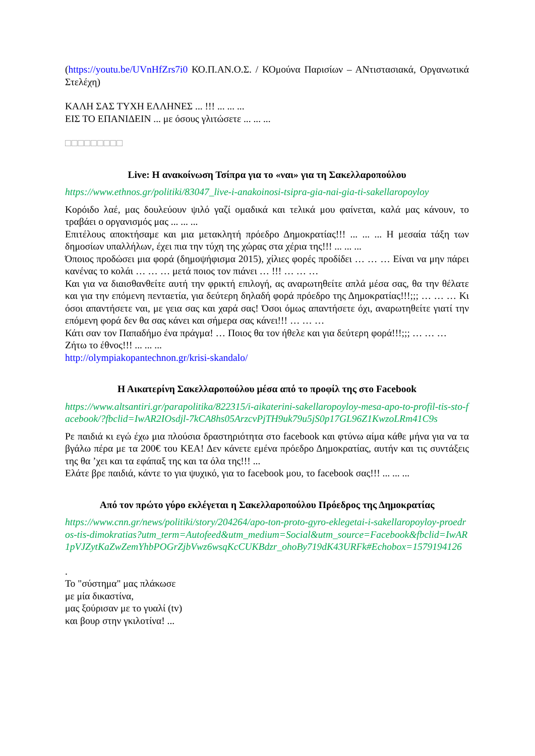(https://youtu.be/UVnHfZrs7i0 ΚΟ.Π.ΑΝ.Ο.Σ. / ΚΟμούνα Παρισίων – ΑΝτιστασιακά, Οργανωτικά Στελέχη)
ΚΑΛΗ ΣΑΣ ΤΥΧΗ ΕΛΛΗΝΕΣ ... !!! ... ... ...
ΕΙΣ ΤΟ ΕΠΑΝΙΔΕΙΝ ... με όσους γλιτώσετε ... ... ...
□□□□□□□□□
Live: Η ανακοίνωση Τσίπρα για το «ναι» για τη Σακελλαροπούλου
https://www.ethnos.gr/politiki/83047_live-i-anakoinosi-tsipra-gia-nai-gia-ti-sakellaropoyloy
Κορόιδο λαέ, μας δουλεύουν ψιλό γαζί ομαδικά και τελικά μου φαίνεται, καλά μας κάνουν, το τραβάει ο οργανισμός μας ... ... ...
Επιτέλους αποκτήσαμε και μια μετακλητή πρόεδρο Δημοκρατίας!!! ... ... ... Η μεσαία τάξη των δημοσίων υπαλλήλων, έχει πια την τύχη της χώρας στα χέρια της!!! ... ... ...
Όποιος προδώσει μια φορά (δημοψήφισμα 2015), χίλιες φορές προδίδει … … … Είναι να μην πάρει κανένας το κολάι … … … μετά ποιος τον πιάνει … !!! … … …
Και για να διαισθανθείτε αυτή την φρικτή επιλογή, ας αναρωτηθείτε απλά μέσα σας, θα την θέλατε και για την επόμενη πενταετία, για δεύτερη δηλαδή φορά πρόεδρο της Δημοκρατίας!!!;;; … … … Κι όσοι απαντήσετε ναι, με γεια σας και χαρά σας! Όσοι όμως απαντήσετε όχι, αναρωτηθείτε γιατί την επόμενη φορά δεν θα σας κάνει και σήμερα σας κάνει!!! … … …
Κάτι σαν τον Παπαδήμο ένα πράγμα! … Ποιος θα τον ήθελε και για δεύτερη φορά!!!;;; … … …
Ζήτω το έθνος!!! ... ... ...
http://olympiakopantechnon.gr/krisi-skandalo/
Η Αικατερίνη Σακελλαροπούλου μέσα από το προφίλ της στο Facebook
https://www.altsantiri.gr/parapolitika/822315/i-aikaterini-sakellaropoyloy-mesa-apo-to-profil-tis-sto-facebook/?fbclid=IwAR2IOsdjl-7kCA8hs05ArzcvPjTH9uk79u5jS0p17GL96Z1KwzoLRm41C9s
Ρε παιδιά κι εγώ έχω μια πλούσια δραστηριότητα στο facebook και φτύνω αίμα κάθε μήνα για να τα βγάλω πέρα με τα 200€ του ΚΕΑ! Δεν κάνετε εμένα πρόεδρο Δημοκρατίας, αυτήν και τις συντάξεις της θα ’χει και τα εφάπαξ της και τα όλα της!!! ...
Ελάτε βρε παιδιά, κάντε το για ψυχικό, για το facebook μου, το facebook σας!!! ... ... ...
Από τον πρώτο γύρο εκλέγεται η Σακελλαροπούλου Πρόεδρος της Δημοκρατίας
https://www.cnn.gr/news/politiki/story/204264/apo-ton-proto-gyro-eklegetai-i-sakellaropoyloy-proedros-tis-dimokratias?utm_term=Autofeed&utm_medium=Social&utm_source=Facebook&fbclid=IwAR1pVJZytKaZwZemYhbPOGrZjbVwz6wsqKcCUKBdzr_ohoBy719dK43URFk#Echobox=1579194126
.
Το "σύστημα" μας πλάκωσε
με μία δικαστίνα,
μας ξούρισαν με το γυαλί (tv)
και βουρ στην γκιλοτίνα! ...